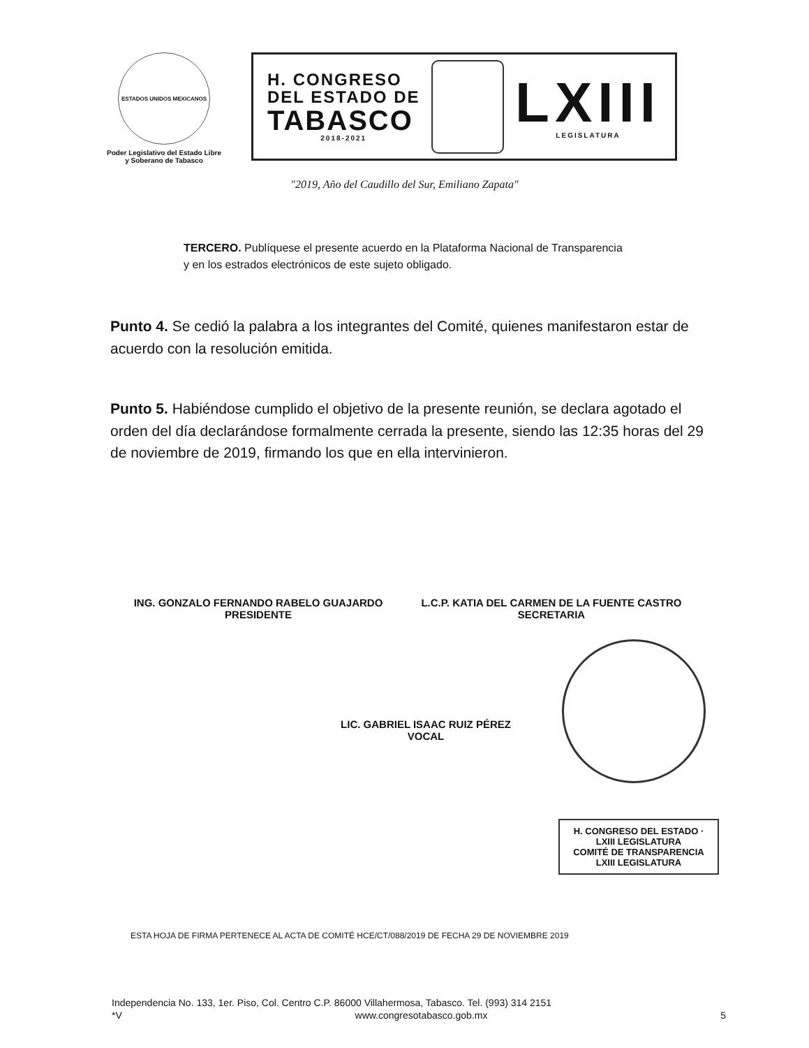ESTADOS UNIDOS MEXICANOS
Poder Legislativo del Estado Libre y Soberano de Tabasco
H. CONGRESO
DEL ESTADO DE
TABASCO
2018-2021
LXIII
LEGISLATURA
"2019, Año del Caudillo del Sur, Emiliano Zapata"
TERCERO. Publíquese el presente acuerdo en la Plataforma Nacional de Transparencia y en los estrados electrónicos de este sujeto obligado.
Punto 4. Se cedió la palabra a los integrantes del Comité, quienes manifestaron estar de acuerdo con la resolución emitida.
Punto 5. Habiéndose cumplido el objetivo de la presente reunión, se declara agotado el orden del día declarándose formalmente cerrada la presente, siendo las 12:35 horas del 29 de noviembre de 2019, firmando los que en ella intervinieron.
ING. GONZALO FERNANDO RABELO GUAJARDO
PRESIDENTE
L.C.P. KATIA DEL CARMEN DE LA FUENTE CASTRO
SECRETARIA
LIC. GABRIEL ISAAC RUIZ PÉREZ
VOCAL
H. CONGRESO DEL ESTADO · LXIII LEGISLATURA
COMITÉ DE TRANSPARENCIA
LXIII LEGISLATURA
ESTA HOJA DE FIRMA PERTENECE AL ACTA DE COMITÉ HCE/CT/088/2019 DE FECHA 29 DE NOVIEMBRE 2019
Independencia No. 133, 1er. Piso, Col. Centro C.P. 86000 Villahermosa, Tabasco. Tel. (993) 314 2151
*V www.congresotabasco.gob.mx 5